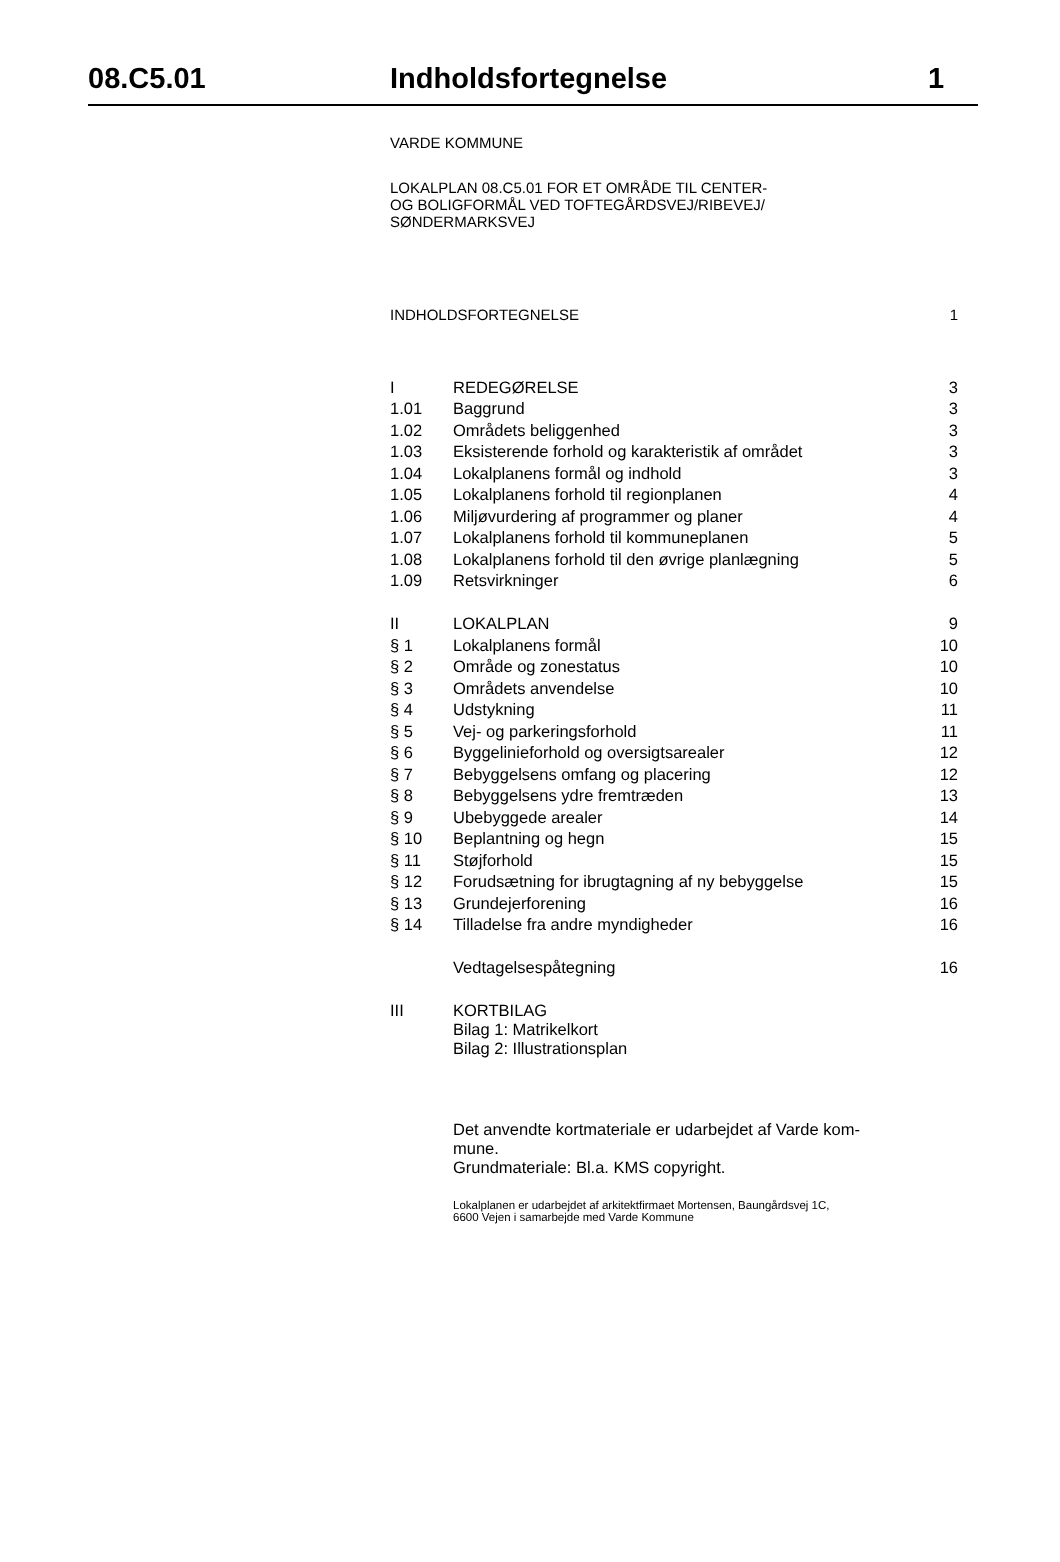08.C5.01 Indholdsfortegnelse 1
VARDE KOMMUNE
LOKALPLAN 08.C5.01 FOR ET OMRÅDE TIL CENTER-
OG BOLIGFORMÅL VED TOFTEGÅRDSVEJ/RIBEVEJ/
SØNDERMARKSVEJ
| INDHOLDSFORTEGNELSE | 1 |
| I | REDEGØRELSE | 3 |
| 1.01 | Baggrund | 3 |
| 1.02 | Områdets beliggenhed | 3 |
| 1.03 | Eksisterende forhold og karakteristik af området | 3 |
| 1.04 | Lokalplanens formål og indhold | 3 |
| 1.05 | Lokalplanens forhold til regionplanen | 4 |
| 1.06 | Miljøvurdering af programmer og planer | 4 |
| 1.07 | Lokalplanens forhold til kommuneplanen | 5 |
| 1.08 | Lokalplanens forhold til den øvrige planlægning | 5 |
| 1.09 | Retsvirkninger | 6 |
| II | LOKALPLAN | 9 |
| § 1 | Lokalplanens formål | 10 |
| § 2 | Område og zonestatus | 10 |
| § 3 | Områdets anvendelse | 10 |
| § 4 | Udstykning | 11 |
| § 5 | Vej- og parkeringsforhold | 11 |
| § 6 | Byggelinieforhold og oversigtsarealer | 12 |
| § 7 | Bebyggelsens omfang og placering | 12 |
| § 8 | Bebyggelsens ydre fremtræden | 13 |
| § 9 | Ubebyggede arealer | 14 |
| § 10 | Beplantning og hegn | 15 |
| § 11 | Støjforhold | 15 |
| § 12 | Forudsætning for ibrugtagning af ny bebyggelse | 15 |
| § 13 | Grundejerforening | 16 |
| § 14 | Tilladelse fra andre myndigheder | 16 |
| | Vedtagelsespåtegning | 16 |
| III | KORTBILAG Bilag 1: Matrikelkort Bilag 2: Illustrationsplan | |
Det anvendte kortmateriale er udarbejdet af Varde kom-
mune.
Grundmateriale: Bl.a. KMS copyright.
Lokalplanen er udarbejdet af arkitektfirmaet Mortensen, Baungårdsvej 1C,
6600 Vejen i samarbejde med Varde Kommune